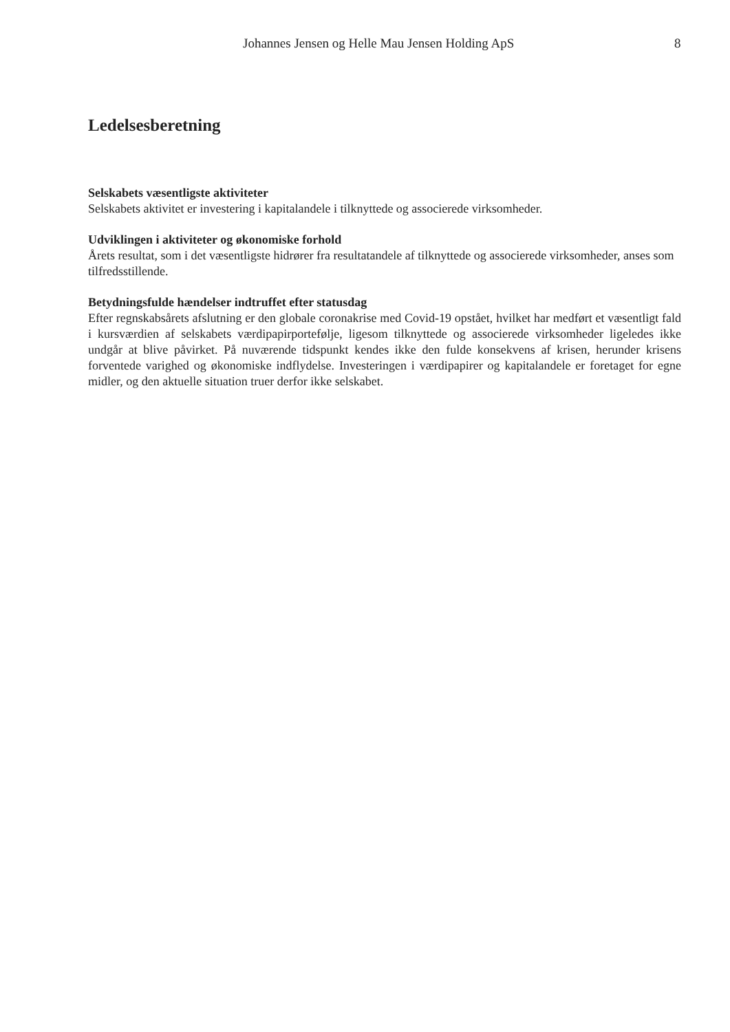Johannes Jensen og Helle Mau Jensen Holding ApS 8
Ledelsesberetning
Selskabets væsentligste aktiviteter
Selskabets aktivitet er investering i kapitalandele i tilknyttede og associerede virksomheder.
Udviklingen i aktiviteter og økonomiske forhold
Årets resultat, som i det væsentligste hidrører fra resultatandele af tilknyttede og associerede virksomheder, anses som tilfredsstillende.
Betydningsfulde hændelser indtruffet efter statusdag
Efter regnskabsårets afslutning er den globale coronakrise med Covid-19 opstået, hvilket har medført et væsentligt fald i kursværdien af selskabets værdipapirportefølje, ligesom tilknyttede og associerede virksomheder ligeledes ikke undgår at blive påvirket. På nuværende tidspunkt kendes ikke den fulde konsekvens af krisen, herunder krisens forventede varighed og økonomiske indflydelse. Investeringen i værdipapirer og kapitalandele er foretaget for egne midler, og den aktuelle situation truer derfor ikke selskabet.